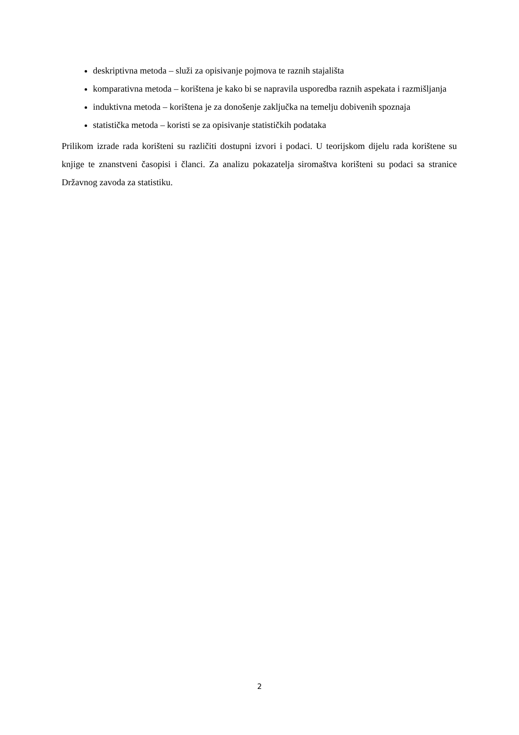deskriptivna metoda – služi za opisivanje pojmova te raznih stajališta
komparativna metoda – korištena je kako bi se napravila usporedba raznih aspekata i razmišljanja
induktivna metoda – korištena je za donošenje zaključka na temelju dobivenih spoznaja
statistička metoda – koristi se za opisivanje statističkih podataka
Prilikom izrade rada korišteni su različiti dostupni izvori i podaci. U teorijskom dijelu rada korištene su knjige te znanstveni časopisi i članci. Za analizu pokazatelja siromaštva korišteni su podaci sa stranice Državnog zavoda za statistiku.
2